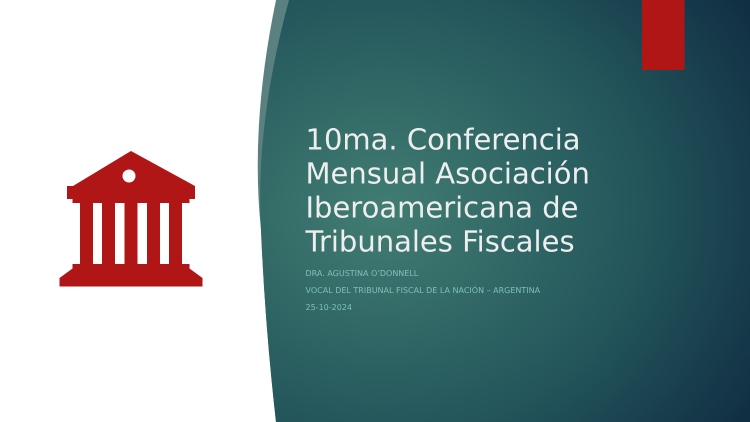10ma. Conferencia Mensual Asociación Iberoamericana de Tribunales Fiscales
DRA. AGUSTINA O’DONNELL
VOCAL DEL TRIBUNAL FISCAL DE LA NACIÓN – ARGENTINA
25-10-2024